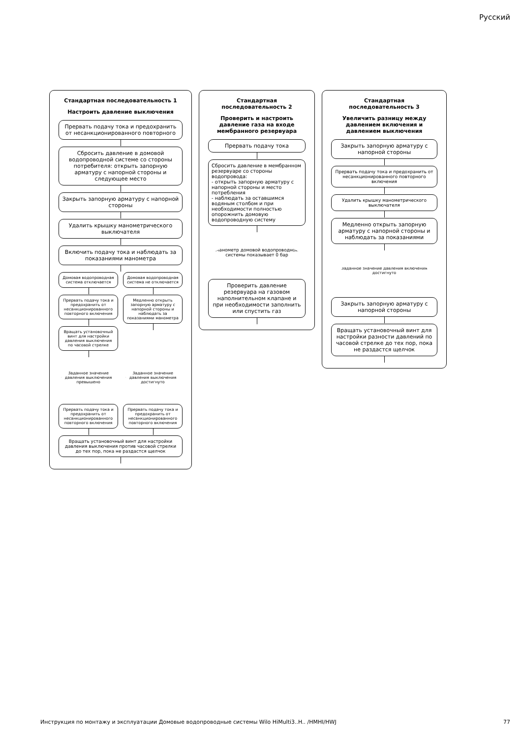Русский
Стандартная последовательность 1
Настроить давление выключения
Прервать подачу тока и предохранить от несанкционированного повторного
Сбросить давление в домовой водопроводной системе со стороны потребителя: открыть запорную арматуру с напорной стороны и следующее место
Закрыть запорную арматуру с напорной стороны
Удалить крышку манометрического выключателя
Включить подачу тока и наблюдать за показаниями манометра
Домовая водопроводная система отключается
Прервать подачу тока и предохранить от несанкционированного повторного включения
Вращать установочный винт для настройки давления выключения по часовой стрелке
Домовая водопроводная система не отключается
Медленно открыть запорную арматуру с напорной стороны и наблюдать за показаниями манометра
Заданное значение давления выключения превышено
Прервать подачу тока и предохранить от несанкционированного повторного включения
Заданное значение давления выключения достигнуто
Прервать подачу тока и предохранить от несанкционированного повторного включения
Вращать установочный винт для настройки давления выключения против часовой стрелки до тех пор, пока не раздастся щелчок
Стандартная последовательность 2
Проверить и настроить давление газа на входе мембранного резервуара
Прервать подачу тока
Сбросить давление в мембранном резервуаре со стороны водопровода:
- открыть запорную арматуру с напорной стороны и место потребления
- наблюдать за оставшимся водяным столбом и при необходимости полностью опорожнить домовую водопроводную систему
Манометр домовой водопроводной системы показывает 0 бар
Проверить давление резервуара на газовом наполнительном клапане и при необходимости заполнить или спустить газ
Стандартная последовательность 3
Увеличить разницу между давлением включения и давлением выключения
Закрыть запорную арматуру с напорной стороны
Прервать подачу тока и предохранить от несанкционированного повторного включения
Удалить крышку манометрического выключателя
Медленно открыть запорную арматуру с напорной стороны и наблюдать за показаниями
Заданное значение давления включения достигнуто
Закрыть запорную арматуру с напорной стороны
Вращать установочный винт для настройки разности давлений по часовой стрелке до тех пор, пока не раздастся щелчок
Инструкция по монтажу и эксплуатации Домовые водопроводные системы Wilo HiMulti3..H.. /HMHI/HWJ 77